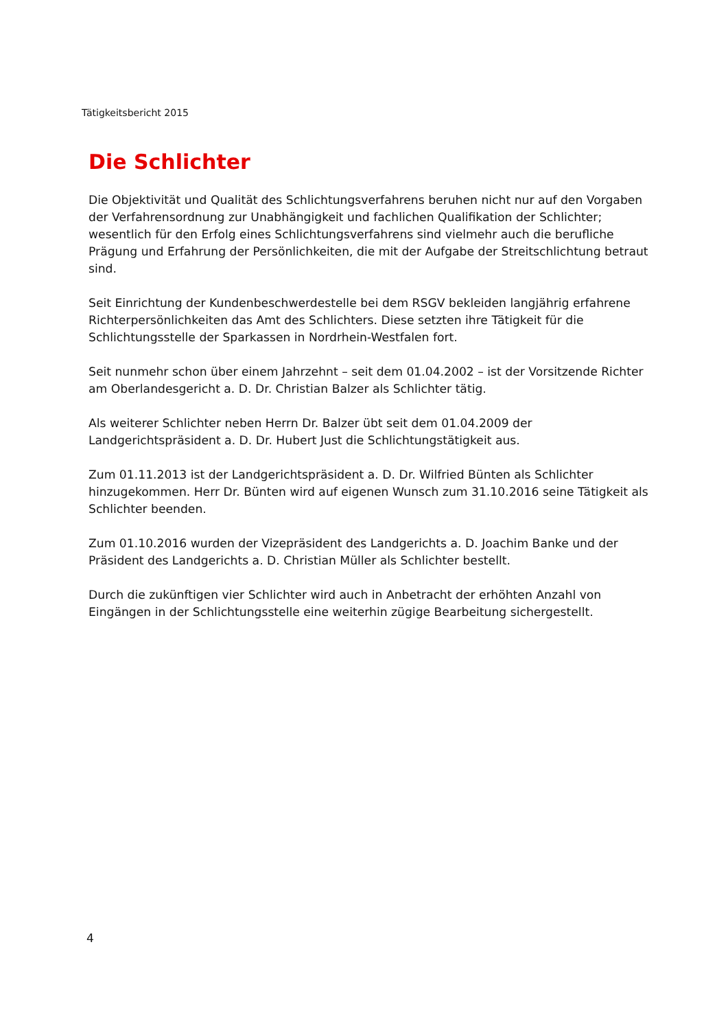Tätigkeitsbericht 2015
Die Schlichter
Die Objektivität und Qualität des Schlichtungsverfahrens beruhen nicht nur auf den Vorgaben der Verfahrensordnung zur Unabhängigkeit und fachlichen Qualifikation der Schlichter; wesentlich für den Erfolg eines Schlichtungsverfahrens sind vielmehr auch die berufliche Prägung und Erfahrung der Persönlichkeiten, die mit der Aufgabe der Streitschlichtung betraut sind.
Seit Einrichtung der Kundenbeschwerdestelle bei dem RSGV bekleiden langjährig erfahrene Richterpersönlichkeiten das Amt des Schlichters. Diese setzten ihre Tätigkeit für die Schlichtungsstelle der Sparkassen in Nordrhein-Westfalen fort.
Seit nunmehr schon über einem Jahrzehnt – seit dem 01.04.2002 – ist der Vorsitzende Richter am Oberlandesgericht a. D. Dr. Christian Balzer als Schlichter tätig.
Als weiterer Schlichter neben Herrn Dr. Balzer übt seit dem 01.04.2009 der Landgerichtspräsident a. D. Dr. Hubert Just die Schlichtungstätigkeit aus.
Zum 01.11.2013 ist der Landgerichtspräsident a. D. Dr. Wilfried Bünten als Schlichter hinzugekommen. Herr Dr. Bünten wird auf eigenen Wunsch zum 31.10.2016 seine Tätigkeit als Schlichter beenden.
Zum 01.10.2016 wurden der Vizepräsident des Landgerichts a. D. Joachim Banke und der Präsident des Landgerichts a. D. Christian Müller als Schlichter bestellt.
Durch die zukünftigen vier Schlichter wird auch in Anbetracht der erhöhten Anzahl von Eingängen in der Schlichtungsstelle eine weiterhin zügige Bearbeitung sichergestellt.
4